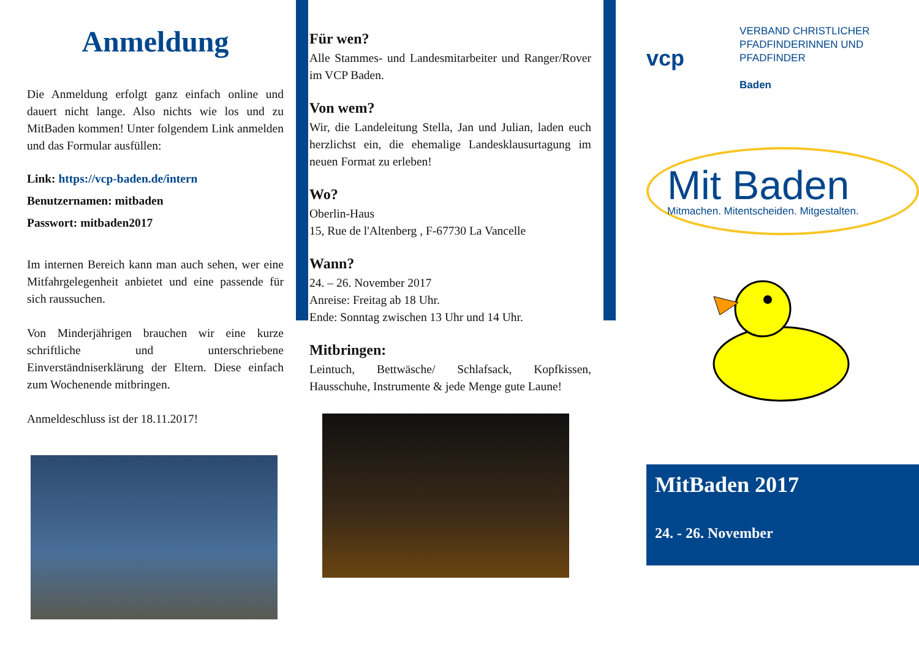Anmeldung
Die Anmeldung erfolgt ganz einfach online und dauert nicht lange. Also nichts wie los und zu MitBaden kommen! Unter folgendem Link anmelden und das Formular ausfüllen:
Link: https://vcp-baden.de/intern
Benutzernamen: mitbaden
Passwort: mitbaden2017
Im internen Bereich kann man auch sehen, wer eine Mitfahrgelegenheit anbietet und eine passende für sich raussuchen.
Von Minderjährigen brauchen wir eine kurze schriftliche und unterschriebene Einverständniserklärung der Eltern. Diese einfach zum Wochenende mitbringen.
Anmeldeschluss ist der 18.11.2017!
Für wen?
Alle Stammes- und Landesmitarbeiter und Ranger/Rover im VCP Baden.
Von wem?
Wir, die Landeleitung Stella, Jan und Julian, laden euch herzlichst ein, die ehemalige Landesklausurtagung im neuen Format zu erleben!
Wo?
Oberlin-Haus
15, Rue de l'Altenberg , F-67730 La Vancelle
Wann?
24. – 26. November 2017
Anreise: Freitag ab 18 Uhr.
Ende: Sonntag zwischen 13 Uhr und 14 Uhr.
Mitbringen:
Leintuch, Bettwäsche/ Schlafsack, Kopfkissen, Hausschuhe, Instrumente & jede Menge gute Laune!
vcp
VERBAND CHRISTLICHER
PFADFINDERINNEN UND
PFADFINDER
Baden
Mit Baden
Mitmachen. Mitentscheiden. Mitgestalten.
MitBaden 2017
24. - 26. November